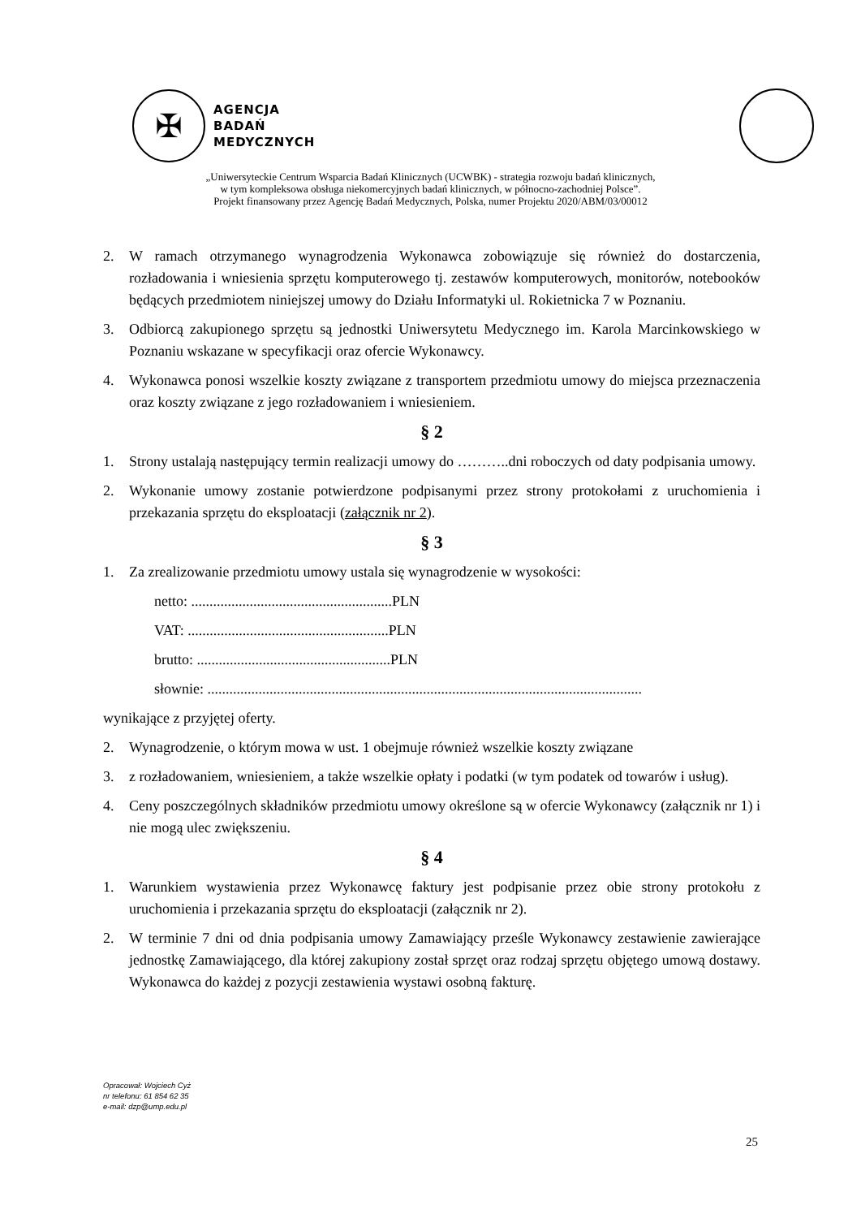✠
AGENCJA
BADAŃ
MEDYCZNYCH
„Uniwersyteckie Centrum Wsparcia Badań Klinicznych (UCWBK) - strategia rozwoju badań klinicznych,
w tym kompleksowa obsługa niekomercyjnych badań klinicznych, w północno-zachodniej Polsce”.
Projekt finansowany przez Agencję Badań Medycznych, Polska, numer Projektu 2020/ABM/03/00012
2. W ramach otrzymanego wynagrodzenia Wykonawca zobowiązuje się również do dostarczenia, rozładowania i wniesienia sprzętu komputerowego tj. zestawów komputerowych, monitorów, notebooków będących przedmiotem niniejszej umowy do Działu Informatyki ul. Rokietnicka 7 w Poznaniu.
3. Odbiorcą zakupionego sprzętu są jednostki Uniwersytetu Medycznego im. Karola Marcinkowskiego w Poznaniu wskazane w specyfikacji oraz ofercie Wykonawcy.
4. Wykonawca ponosi wszelkie koszty związane z transportem przedmiotu umowy do miejsca przeznaczenia oraz koszty związane z jego rozładowaniem i wniesieniem.
§ 2
1. Strony ustalają następujący termin realizacji umowy do ………..dni roboczych od daty podpisania umowy.
2. Wykonanie umowy zostanie potwierdzone podpisanymi przez strony protokołami z uruchomienia i przekazania sprzętu do eksploatacji (załącznik nr 2).
§ 3
1. Za zrealizowanie przedmiotu umowy ustala się wynagrodzenie w wysokości:
netto: .......................................................PLN
VAT: .......................................................PLN
brutto: .....................................................PLN
słownie: .......................................................................................................................
wynikające z przyjętej oferty.
2. Wynagrodzenie, o którym mowa w ust. 1 obejmuje również wszelkie koszty związane
3. z rozładowaniem, wniesieniem, a także wszelkie opłaty i podatki (w tym podatek od towarów i usług).
4. Ceny poszczególnych składników przedmiotu umowy określone są w ofercie Wykonawcy (załącznik nr 1) i nie mogą ulec zwiększeniu.
§ 4
1. Warunkiem wystawienia przez Wykonawcę faktury jest podpisanie przez obie strony protokołu z uruchomienia i przekazania sprzętu do eksploatacji (załącznik nr 2).
2. W terminie 7 dni od dnia podpisania umowy Zamawiający prześle Wykonawcy zestawienie zawierające jednostkę Zamawiającego, dla której zakupiony został sprzęt oraz rodzaj sprzętu objętego umową dostawy. Wykonawca do każdej z pozycji zestawienia wystawi osobną fakturę.
Opracował: Wojciech Cyż
nr telefonu: 61 854 62 35
e-mail: dzp@ump.edu.pl
25